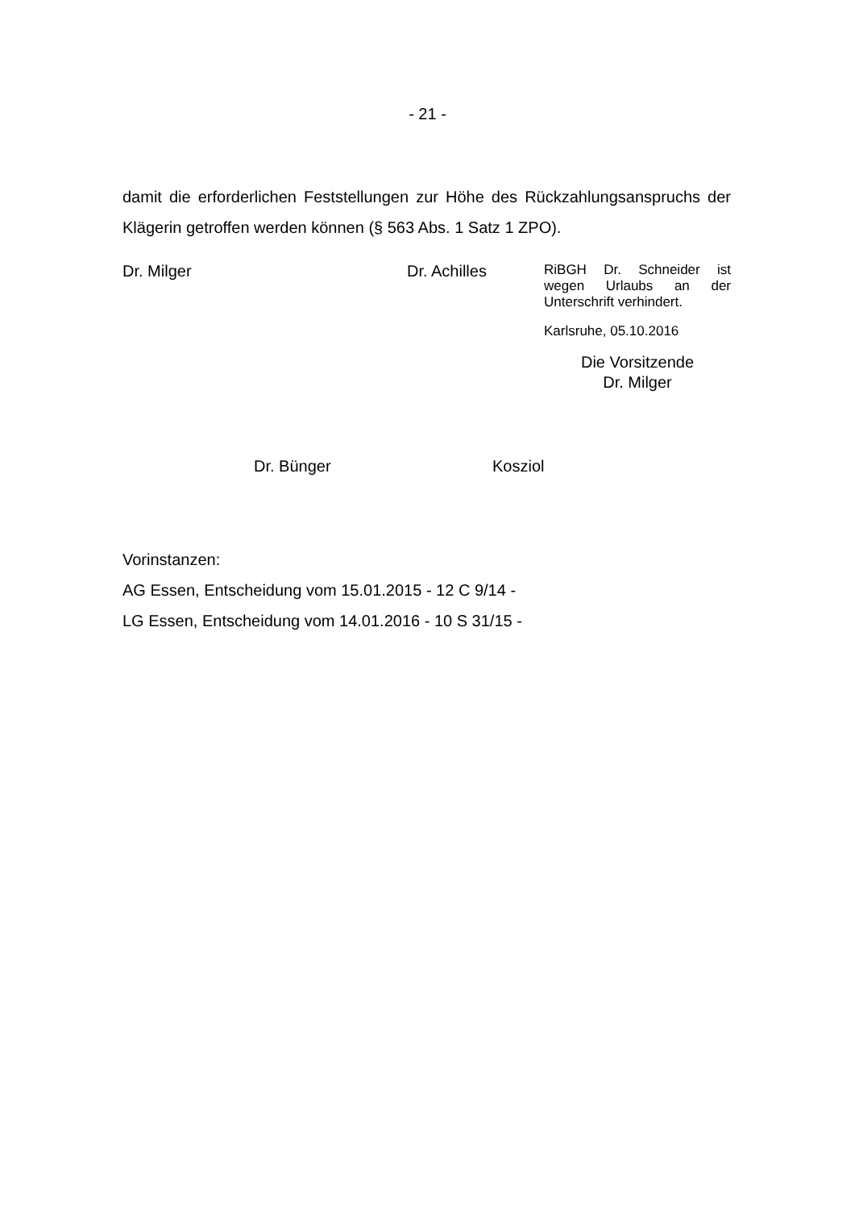- 21 -
damit die erforderlichen Feststellungen zur Höhe des Rückzahlungsanspruchs der Klägerin getroffen werden können (§ 563 Abs. 1 Satz 1 ZPO).
Dr. Milger Dr. Achilles
RiBGH Dr. Schneider ist wegen Urlaubs an der Unterschrift verhindert.
Karlsruhe, 05.10.2016
Die Vorsitzende
Dr. Milger
Dr. Bünger Kosziol
Vorinstanzen:
AG Essen, Entscheidung vom 15.01.2015 - 12 C 9/14 -
LG Essen, Entscheidung vom 14.01.2016 - 10 S 31/15 -